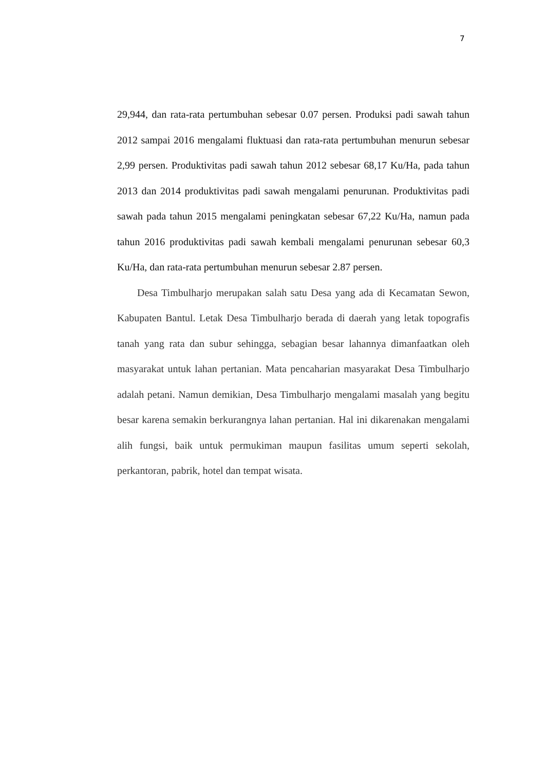7
29,944, dan rata-rata pertumbuhan sebesar 0.07 persen. Produksi padi sawah tahun 2012 sampai 2016 mengalami fluktuasi dan rata-rata pertumbuhan menurun sebesar 2,99 persen. Produktivitas padi sawah tahun 2012 sebesar 68,17 Ku/Ha, pada tahun 2013 dan 2014 produktivitas padi sawah mengalami penurunan. Produktivitas padi sawah pada tahun 2015 mengalami peningkatan sebesar 67,22 Ku/Ha, namun pada tahun 2016 produktivitas padi sawah kembali mengalami penurunan sebesar 60,3 Ku/Ha, dan rata-rata pertumbuhan menurun sebesar 2.87 persen.
Desa Timbulharjo merupakan salah satu Desa yang ada di Kecamatan Sewon, Kabupaten Bantul. Letak Desa Timbulharjo berada di daerah yang letak topografis tanah yang rata dan subur sehingga, sebagian besar lahannya dimanfaatkan oleh masyarakat untuk lahan pertanian. Mata pencaharian masyarakat Desa Timbulharjo adalah petani. Namun demikian, Desa Timbulharjo mengalami masalah yang begitu besar karena semakin berkurangnya lahan pertanian. Hal ini dikarenakan mengalami alih fungsi, baik untuk permukiman maupun fasilitas umum seperti sekolah, perkantoran, pabrik, hotel dan tempat wisata.